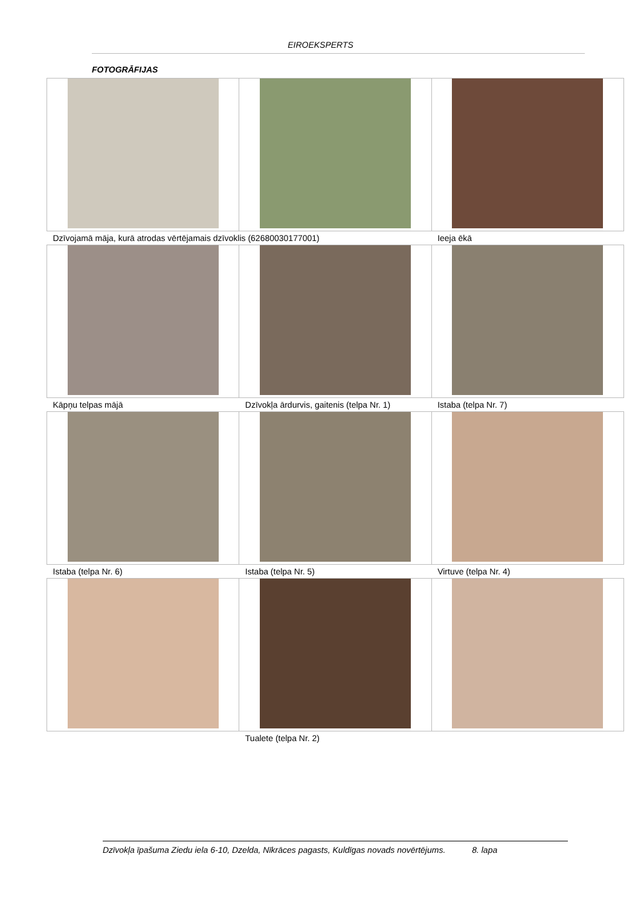EIROEKSPERTS
FOTOGRĀFIJAS
| Dzīvojamā māja, kurā atrodas vērtējamais dzīvoklis (62680030177001) | | Ieeja ēkā |
| Kāpņu telpas mājā | Dzīvokļa ārdurvis, gaitenis (telpa Nr. 1) | Istaba (telpa Nr. 7) |
| Istaba (telpa Nr. 6) | Istaba (telpa Nr. 5) | Virtuve (telpa Nr. 4) |
| | Tualete (telpa Nr. 2) | |
Dzīvokļa īpašuma Ziedu iela 6-10, Dzelda, Nīkrāces pagasts, Kuldīgas novads novērtējums. 8. lapa